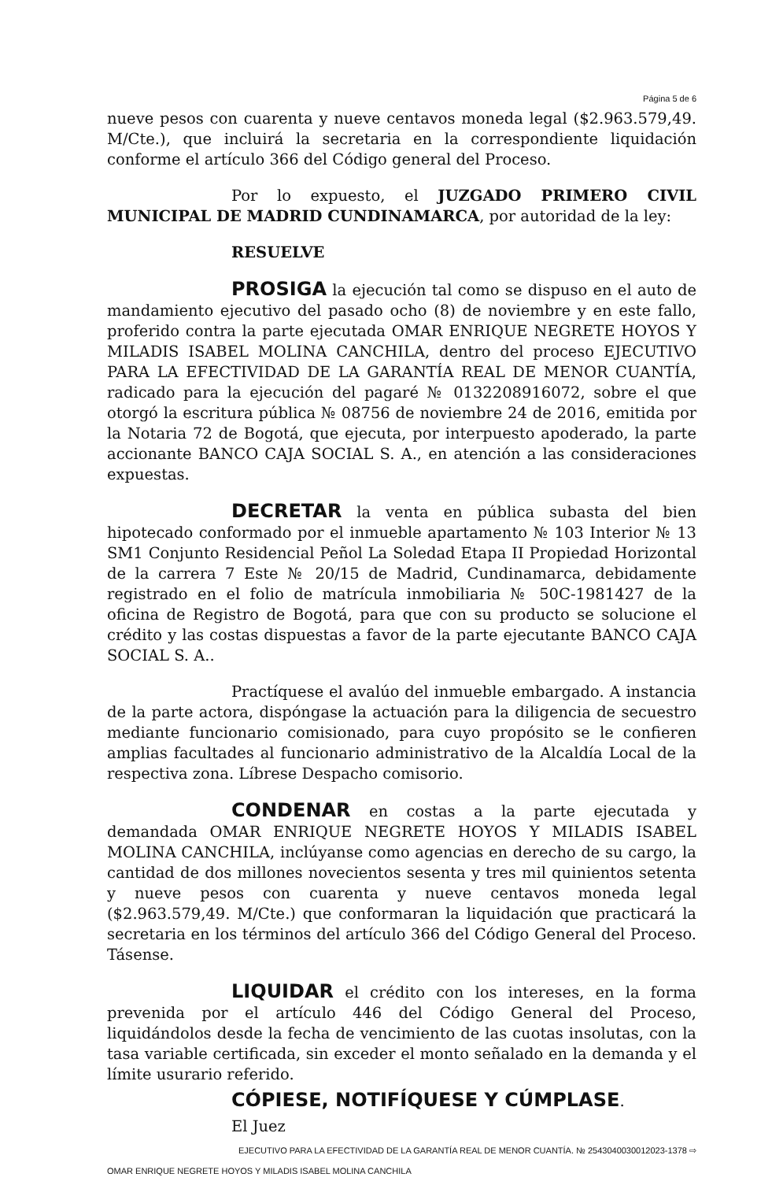Página 5 de 6
nueve pesos con cuarenta y nueve centavos moneda legal ($2.963.579,49. M/Cte.), que incluirá la secretaria en la correspondiente liquidación conforme el artículo 366 del Código general del Proceso.
Por lo expuesto, el JUZGADO PRIMERO CIVIL MUNICIPAL DE MADRID CUNDINAMARCA, por autoridad de la ley:
RESUELVE
PROSIGA la ejecución tal como se dispuso en el auto de mandamiento ejecutivo del pasado ocho (8) de noviembre y en este fallo, proferido contra la parte ejecutada OMAR ENRIQUE NEGRETE HOYOS Y MILADIS ISABEL MOLINA CANCHILA, dentro del proceso EJECUTIVO PARA LA EFECTIVIDAD DE LA GARANTÍA REAL DE MENOR CUANTÍA, radicado para la ejecución del pagaré № 0132208916072, sobre el que otorgó la escritura pública № 08756 de noviembre 24 de 2016, emitida por la Notaria 72 de Bogotá, que ejecuta, por interpuesto apoderado, la parte accionante BANCO CAJA SOCIAL S. A., en atención a las consideraciones expuestas.
DECRETAR la venta en pública subasta del bien hipotecado conformado por el inmueble apartamento № 103 Interior № 13 SM1 Conjunto Residencial Peñol La Soledad Etapa II Propiedad Horizontal de la carrera 7 Este № 20/15 de Madrid, Cundinamarca, debidamente registrado en el folio de matrícula inmobiliaria № 50C-1981427 de la oficina de Registro de Bogotá, para que con su producto se solucione el crédito y las costas dispuestas a favor de la parte ejecutante BANCO CAJA SOCIAL S. A..
Practíquese el avalúo del inmueble embargado. A instancia de la parte actora, dispóngase la actuación para la diligencia de secuestro mediante funcionario comisionado, para cuyo propósito se le confieren amplias facultades al funcionario administrativo de la Alcaldía Local de la respectiva zona. Líbrese Despacho comisorio.
CONDENAR en costas a la parte ejecutada y demandada OMAR ENRIQUE NEGRETE HOYOS Y MILADIS ISABEL MOLINA CANCHILA, inclúyanse como agencias en derecho de su cargo, la cantidad de dos millones novecientos sesenta y tres mil quinientos setenta y nueve pesos con cuarenta y nueve centavos moneda legal ($2.963.579,49. M/Cte.) que conformaran la liquidación que practicará la secretaria en los términos del artículo 366 del Código General del Proceso. Tásense.
LIQUIDAR el crédito con los intereses, en la forma prevenida por el artículo 446 del Código General del Proceso, liquidándolos desde la fecha de vencimiento de las cuotas insolutas, con la tasa variable certificada, sin exceder el monto señalado en la demanda y el límite usurario referido.
CÓPIESE, NOTIFÍQUESE Y CÚMPLASE.
El Juez
EJECUTIVO PARA LA EFECTIVIDAD DE LA GARANTÍA REAL DE MENOR CUANTÍA. № 2543040030012023-1378 ⇨
OMAR ENRIQUE NEGRETE HOYOS Y MILADIS ISABEL MOLINA CANCHILA